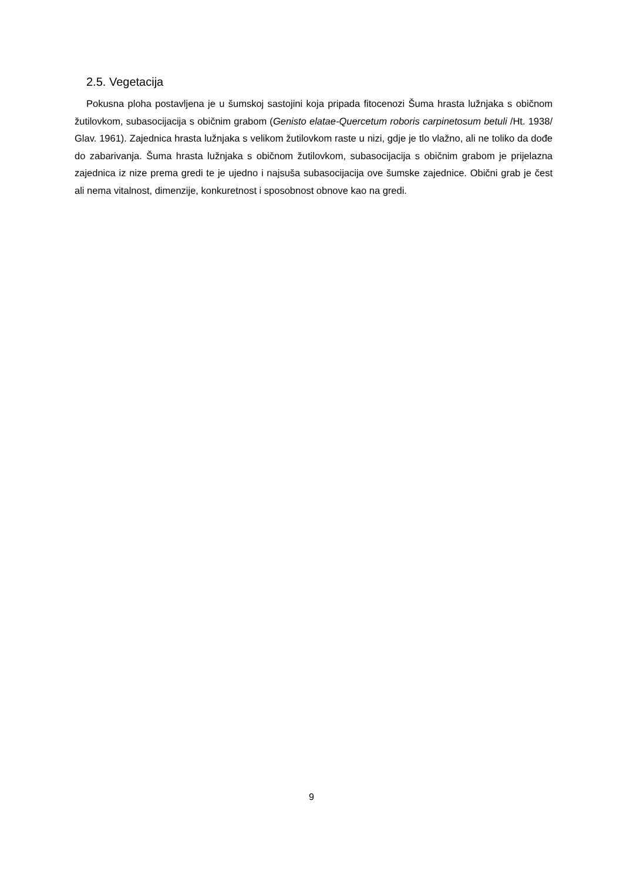2.5. Vegetacija
Pokusna ploha postavljena je u šumskoj sastojini koja pripada fitocenozi Šuma hrasta lužnjaka s običnom žutilovkom, subasocijacija s običnim grabom (Genisto elatae-Quercetum roboris carpinetosum betuli /Ht. 1938/ Glav. 1961). Zajednica hrasta lužnjaka s velikom žutilovkom raste u nizi, gdje je tlo vlažno, ali ne toliko da dođe do zabarivanja. Šuma hrasta lužnjaka s običnom žutilovkom, subasocijacija s običnim grabom je prijelazna zajednica iz nize prema gredi te je ujedno i najsuša subasocijacija ove šumske zajednice. Obični grab je čest ali nema vitalnost, dimenzije, konkuretnost i sposobnost obnove kao na gredi.
9